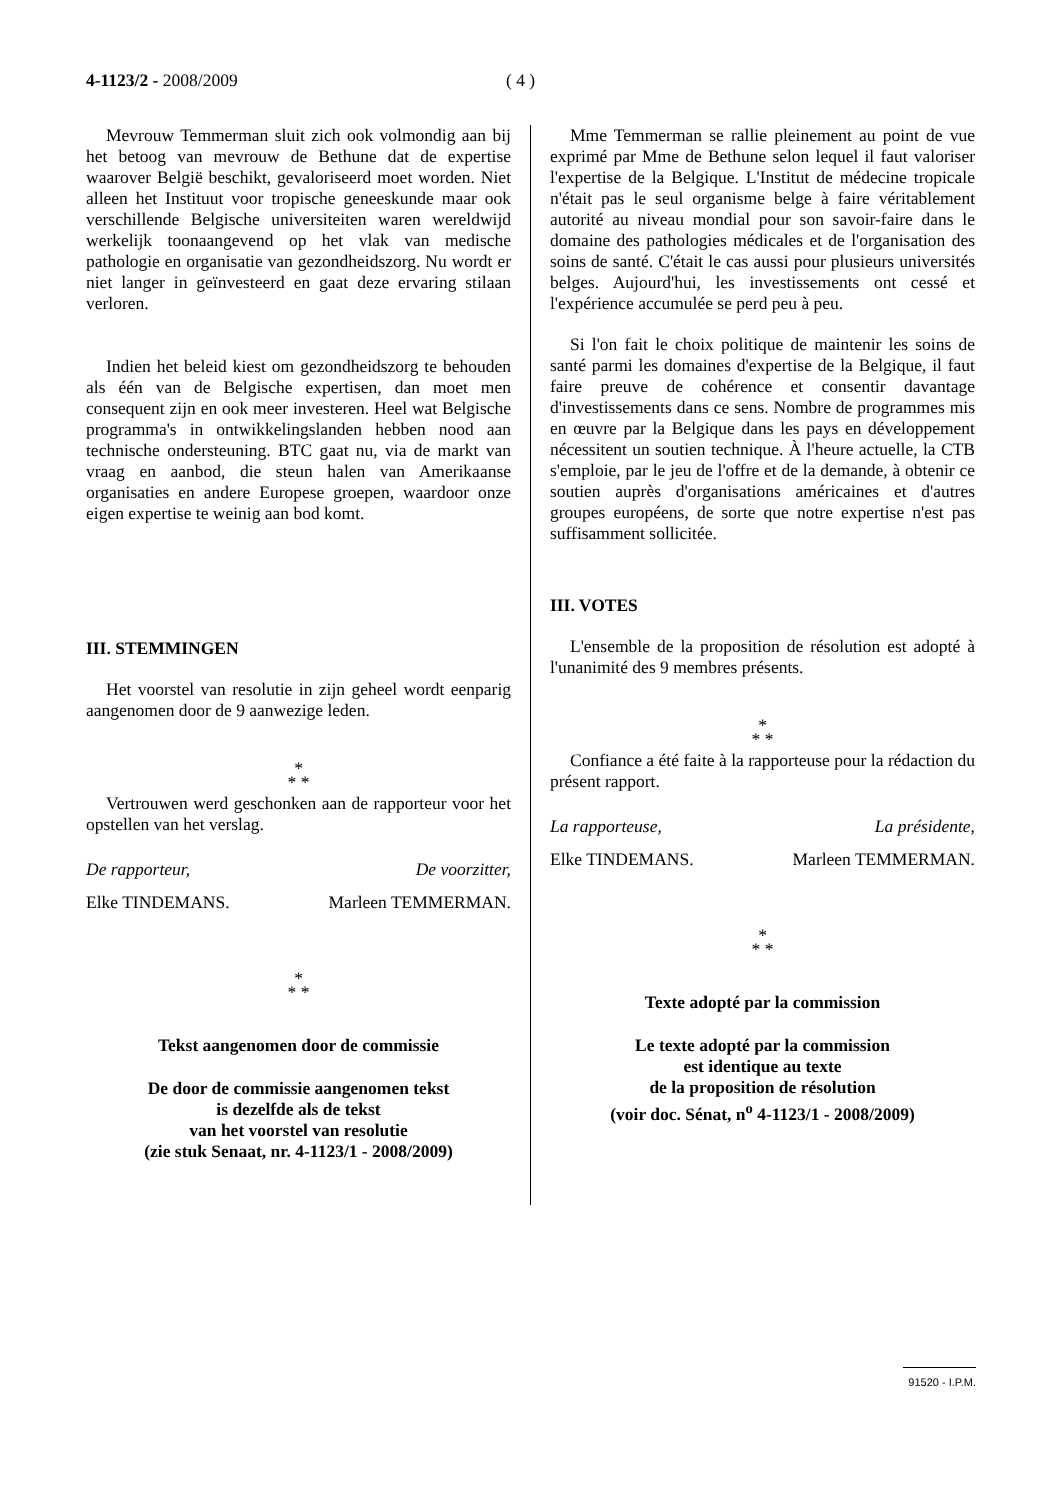4-1123/2 - 2008/2009 ( 4 )
Mevrouw Temmerman sluit zich ook volmondig aan bij het betoog van mevrouw de Bethune dat de expertise waarover België beschikt, gevaloriseerd moet worden. Niet alleen het Instituut voor tropische geneeskunde maar ook verschillende Belgische universiteiten waren wereldwijd werkelijk toonaangevend op het vlak van medische pathologie en organisatie van gezondheidszorg. Nu wordt er niet langer in geïnvesteerd en gaat deze ervaring stilaan verloren.
Indien het beleid kiest om gezondheidszorg te behouden als één van de Belgische expertisen, dan moet men consequent zijn en ook meer investeren. Heel wat Belgische programma's in ontwikkelingslanden hebben nood aan technische ondersteuning. BTC gaat nu, via de markt van vraag en aanbod, die steun halen van Amerikaanse organisaties en andere Europese groepen, waardoor onze eigen expertise te weinig aan bod komt.
III. STEMMINGEN
Het voorstel van resolutie in zijn geheel wordt eenparig aangenomen door de 9 aanwezige leden.
*
* *
Vertrouwen werd geschonken aan de rapporteur voor het opstellen van het verslag.
De rapporteur, De voorzitter,
Elke TINDEMANS. Marleen TEMMERMAN.
*
* *
Tekst aangenomen door de commissie
De door de commissie aangenomen tekst
is dezelfde als de tekst
van het voorstel van resolutie
(zie stuk Senaat, nr. 4-1123/1 - 2008/2009)
Mme Temmerman se rallie pleinement au point de vue exprimé par Mme de Bethune selon lequel il faut valoriser l'expertise de la Belgique. L'Institut de médecine tropicale n'était pas le seul organisme belge à faire véritablement autorité au niveau mondial pour son savoir-faire dans le domaine des pathologies médicales et de l'organisation des soins de santé. C'était le cas aussi pour plusieurs universités belges. Aujourd'hui, les investissements ont cessé et l'expérience accumulée se perd peu à peu.
Si l'on fait le choix politique de maintenir les soins de santé parmi les domaines d'expertise de la Belgique, il faut faire preuve de cohérence et consentir davantage d'investissements dans ce sens. Nombre de programmes mis en œuvre par la Belgique dans les pays en développement nécessitent un soutien technique. À l'heure actuelle, la CTB s'emploie, par le jeu de l'offre et de la demande, à obtenir ce soutien auprès d'organisations américaines et d'autres groupes européens, de sorte que notre expertise n'est pas suffisamment sollicitée.
III. VOTES
L'ensemble de la proposition de résolution est adopté à l'unanimité des 9 membres présents.
*
* *
Confiance a été faite à la rapporteuse pour la rédaction du présent rapport.
La rapporteuse, La présidente,
Elke TINDEMANS. Marleen TEMMERMAN.
*
* *
Texte adopté par la commission
Le texte adopté par la commission
est identique au texte
de la proposition de résolution
(voir doc. Sénat, n<sup>o</sup> 4-1123/1 - 2008/2009)
91520 - I.P.M.